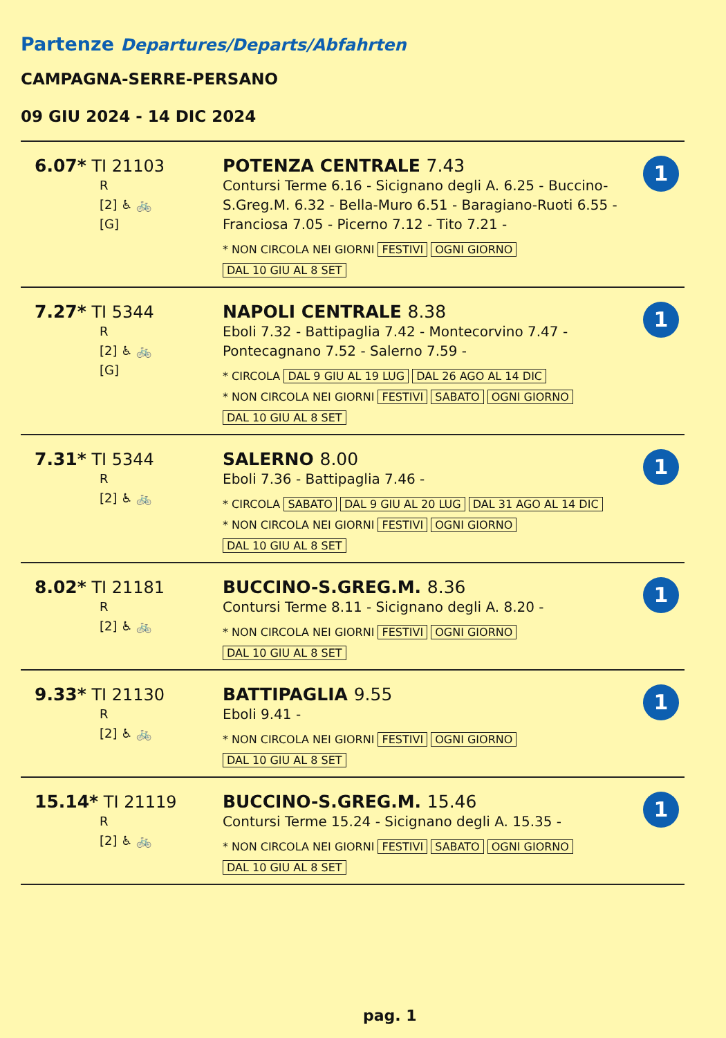Partenze Departures/Departs/Abfahrten
CAMPAGNA-SERRE-PERSANO
09 GIU 2024 - 14 DIC 2024
| 6.07* TI 21103 R [2] ♿ 🚲 [G] | POTENZA CENTRALE 7.43 Contursi Terme 6.16 - Sicignano degli A. 6.25 - Buccino-S.Greg.M. 6.32 - Bella-Muro 6.51 - Baragiano-Ruoti 6.55 - Franciosa 7.05 - Picerno 7.12 - Tito 7.21 - * NON CIRCOLA NEI GIORNI FESTIVI OGNI GIORNO DAL 10 GIU AL 8 SET | 1 |
| 7.27* TI 5344 R [2] ♿ 🚲 [G] | NAPOLI CENTRALE 8.38 Eboli 7.32 - Battipaglia 7.42 - Montecorvino 7.47 - Pontecagnano 7.52 - Salerno 7.59 - * CIRCOLA DAL 9 GIU AL 19 LUG DAL 26 AGO AL 14 DIC * NON CIRCOLA NEI GIORNI FESTIVI SABATO OGNI GIORNO DAL 10 GIU AL 8 SET | 1 |
| 7.31* TI 5344 R [2] ♿ 🚲 | SALERNO 8.00 Eboli 7.36 - Battipaglia 7.46 - * CIRCOLA SABATO DAL 9 GIU AL 20 LUG DAL 31 AGO AL 14 DIC * NON CIRCOLA NEI GIORNI FESTIVI OGNI GIORNO DAL 10 GIU AL 8 SET | 1 |
| 8.02* TI 21181 R [2] ♿ 🚲 | BUCCINO-S.GREG.M. 8.36 Contursi Terme 8.11 - Sicignano degli A. 8.20 - * NON CIRCOLA NEI GIORNI FESTIVI OGNI GIORNO DAL 10 GIU AL 8 SET | 1 |
| 9.33* TI 21130 R [2] ♿ 🚲 | BATTIPAGLIA 9.55 Eboli 9.41 - * NON CIRCOLA NEI GIORNI FESTIVI OGNI GIORNO DAL 10 GIU AL 8 SET | 1 |
| 15.14* TI 21119 R [2] ♿ 🚲 | BUCCINO-S.GREG.M. 15.46 Contursi Terme 15.24 - Sicignano degli A. 15.35 - * NON CIRCOLA NEI GIORNI FESTIVI SABATO OGNI GIORNO DAL 10 GIU AL 8 SET | 1 |
pag. 1